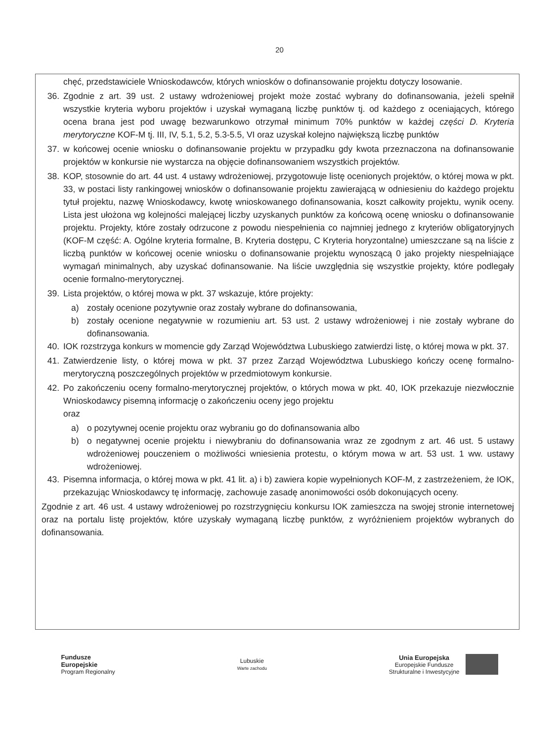20
chęć, przedstawiciele Wnioskodawców, których wniosków o dofinansowanie projektu dotyczy losowanie.
36. Zgodnie z art. 39 ust. 2 ustawy wdrożeniowej projekt może zostać wybrany do dofinansowania, jeżeli spełnił wszystkie kryteria wyboru projektów i uzyskał wymaganą liczbę punktów tj. od każdego z oceniających, którego ocena brana jest pod uwagę bezwarunkowo otrzymał minimum 70% punktów w każdej części D. Kryteria merytoryczne KOF-M tj. III, IV, 5.1, 5.2, 5.3-5.5, VI oraz uzyskał kolejno największą liczbę punktów
37. w końcowej ocenie wniosku o dofinansowanie projektu w przypadku gdy kwota przeznaczona na dofinansowanie projektów w konkursie nie wystarcza na objęcie dofinansowaniem wszystkich projektów.
38. KOP, stosownie do art. 44 ust. 4 ustawy wdrożeniowej, przygotowuje listę ocenionych projektów, o której mowa w pkt. 33, w postaci listy rankingowej wniosków o dofinansowanie projektu zawierającą w odniesieniu do każdego projektu tytuł projektu, nazwę Wnioskodawcy, kwotę wnioskowanego dofinansowania, koszt całkowity projektu, wynik oceny. Lista jest ułożona wg kolejności malejącej liczby uzyskanych punktów za końcową ocenę wniosku o dofinansowanie projektu. Projekty, które zostały odrzucone z powodu niespełnienia co najmniej jednego z kryteriów obligatoryjnych (KOF-M część: A. Ogólne kryteria formalne, B. Kryteria dostępu, C Kryteria horyzontalne) umieszczane są na liście z liczbą punktów w końcowej ocenie wniosku o dofinansowanie projektu wynoszącą 0 jako projekty niespełniające wymagań minimalnych, aby uzyskać dofinansowanie. Na liście uwzględnia się wszystkie projekty, które podlegały ocenie formalno-merytorycznej.
39. Lista projektów, o której mowa w pkt. 37 wskazuje, które projekty:
a) zostały ocenione pozytywnie oraz zostały wybrane do dofinansowania,
b) zostały ocenione negatywnie w rozumieniu art. 53 ust. 2 ustawy wdrożeniowej i nie zostały wybrane do dofinansowania.
40. IOK rozstrzyga konkurs w momencie gdy Zarząd Województwa Lubuskiego zatwierdzi listę, o której mowa w pkt. 37.
41. Zatwierdzenie listy, o której mowa w pkt. 37 przez Zarząd Województwa Lubuskiego kończy ocenę formalno-merytoryczną poszczególnych projektów w przedmiotowym konkursie.
42. Po zakończeniu oceny formalno-merytorycznej projektów, o których mowa w pkt. 40, IOK przekazuje niezwłocznie Wnioskodawcy pisemną informację o zakończeniu oceny jego projektu
oraz
a) o pozytywnej ocenie projektu oraz wybraniu go do dofinansowania albo
b) o negatywnej ocenie projektu i niewybraniu do dofinansowania wraz ze zgodnym z art. 46 ust. 5 ustawy wdrożeniowej pouczeniem o możliwości wniesienia protestu, o którym mowa w art. 53 ust. 1 ww. ustawy wdrożeniowej.
43. Pisemna informacja, o której mowa w pkt. 41 lit. a) i b) zawiera kopie wypełnionych KOF-M, z zastrzeżeniem, że IOK, przekazując Wnioskodawcy tę informację, zachowuje zasadę anonimowości osób dokonujących oceny.
Zgodnie z art. 46 ust. 4 ustawy wdrożeniowej po rozstrzygnięciu konkursu IOK zamieszcza na swojej stronie internetowej oraz na portalu listę projektów, które uzyskały wymaganą liczbę punktów, z wyróżnieniem projektów wybranych do dofinansowania.
Fundusze
Europejskie
Program Regionalny
Lubuskie
Warte zachodu
Unia Europejska
Europejskie Fundusze
Strukturalne i Inwestycyjne